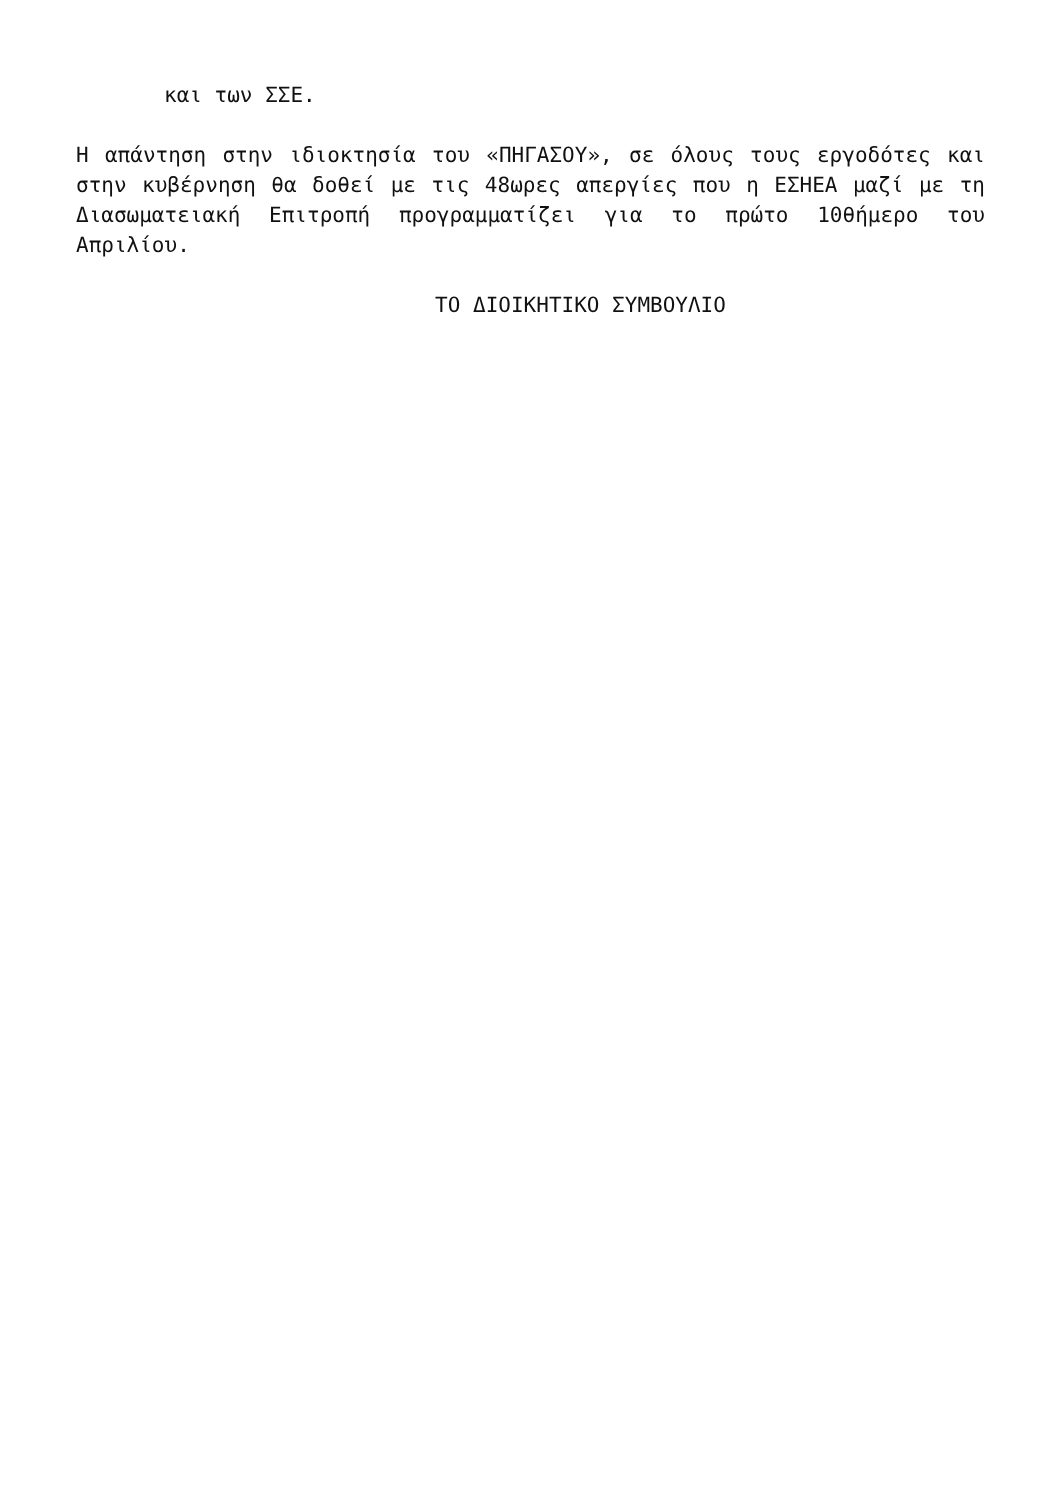και των ΣΣΕ.
Η απάντηση στην ιδιοκτησία του «ΠΗΓΑΣΟΥ», σε όλους τους εργοδότες και στην κυβέρνηση θα δοθεί με τις 48ωρες απεργίες που η ΕΣΗΕΑ μαζί με τη Διασωματειακή Επιτροπή προγραμματίζει για το πρώτο 10θήμερο του Απριλίου.
ΤΟ ΔΙΟΙΚΗΤΙΚΟ ΣΥΜΒΟΥΛΙΟ